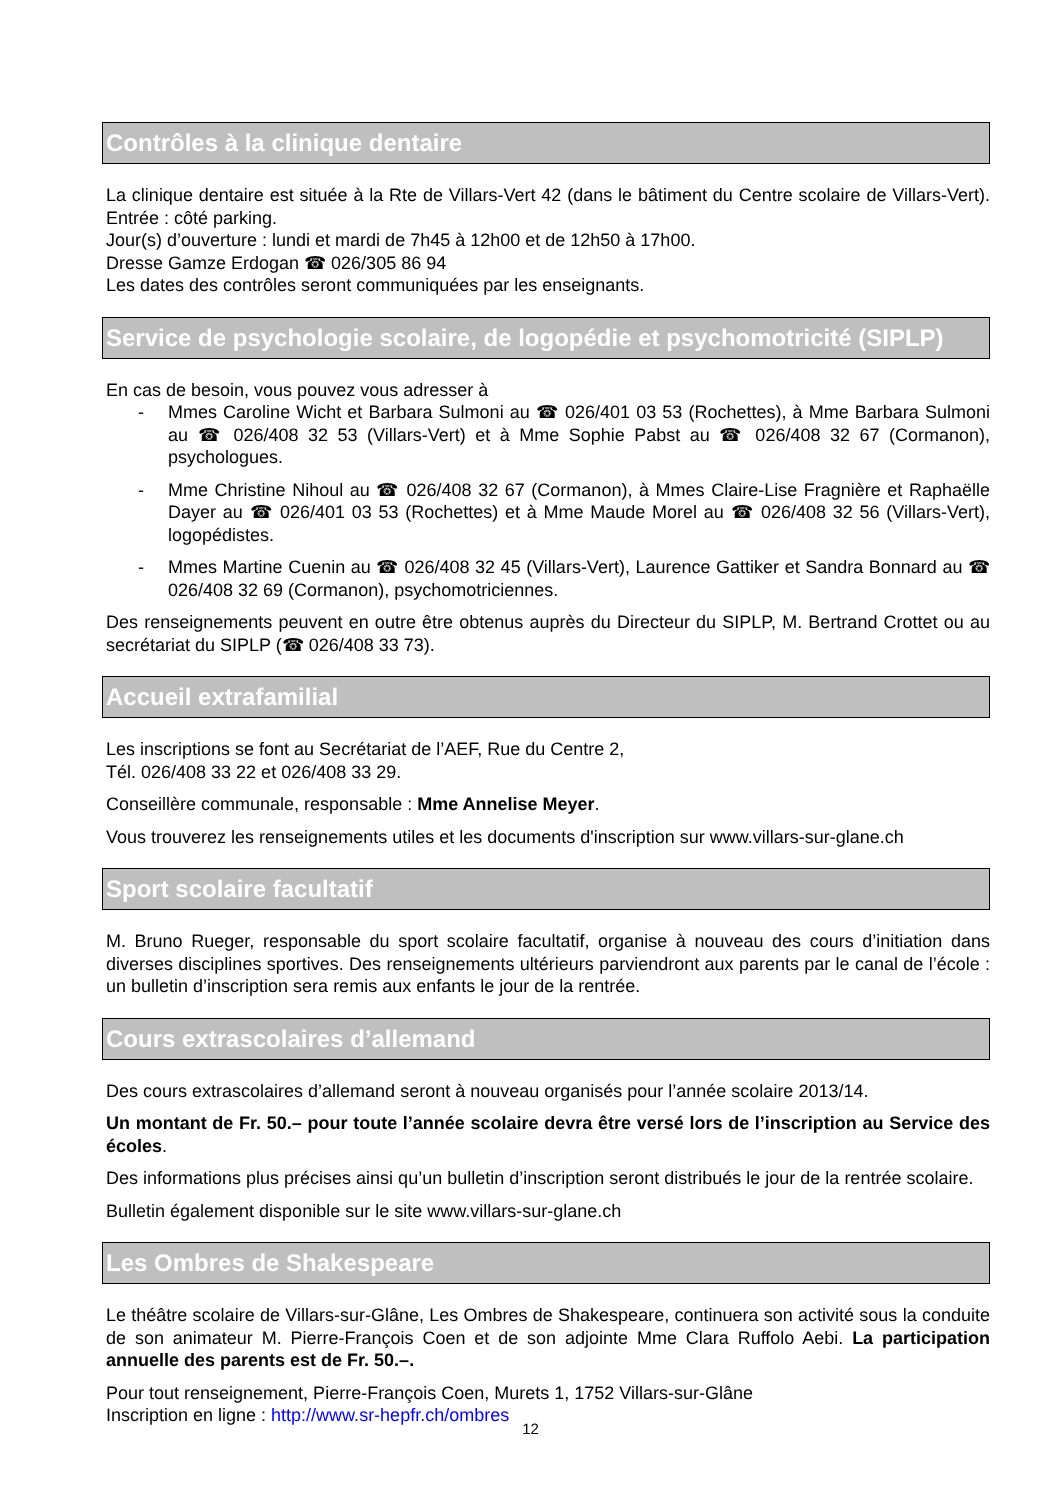Contrôles à la clinique dentaire
La clinique dentaire est située à la Rte de Villars-Vert 42 (dans le bâtiment du Centre scolaire de Villars-Vert). Entrée : côté parking.
Jour(s) d’ouverture : lundi et mardi de 7h45 à 12h00 et de 12h50 à 17h00.
Dresse Gamze Erdogan ☎ 026/305 86 94
Les dates des contrôles seront communiquées par les enseignants.
Service de psychologie scolaire, de logopédie et psychomotricité (SIPLP)
En cas de besoin, vous pouvez vous adresser à
- Mmes Caroline Wicht et Barbara Sulmoni au ☎ 026/401 03 53 (Rochettes), à Mme Barbara Sulmoni au ☎ 026/408 32 53 (Villars-Vert) et à Mme Sophie Pabst au ☎ 026/408 32 67 (Cormanon), psychologues.
- Mme Christine Nihoul au ☎ 026/408 32 67 (Cormanon), à Mmes Claire-Lise Fragnière et Raphaëlle Dayer au ☎ 026/401 03 53 (Rochettes) et à Mme Maude Morel au ☎ 026/408 32 56 (Villars-Vert), logopédistes.
- Mmes Martine Cuenin au ☎ 026/408 32 45 (Villars-Vert), Laurence Gattiker et Sandra Bonnard au ☎ 026/408 32 69 (Cormanon), psychomotriciennes.
Des renseignements peuvent en outre être obtenus auprès du Directeur du SIPLP, M. Bertrand Crottet ou au secrétariat du SIPLP (☎ 026/408 33 73).
Accueil extrafamilial
Les inscriptions se font au Secrétariat de l’AEF, Rue du Centre 2,
Tél. 026/408 33 22 et 026/408 33 29.
Conseillère communale, responsable : Mme Annelise Meyer.
Vous trouverez les renseignements utiles et les documents d'inscription sur www.villars-sur-glane.ch
Sport scolaire facultatif
M. Bruno Rueger, responsable du sport scolaire facultatif, organise à nouveau des cours d’initiation dans diverses disciplines sportives. Des renseignements ultérieurs parviendront aux parents par le canal de l’école : un bulletin d’inscription sera remis aux enfants le jour de la rentrée.
Cours extrascolaires d’allemand
Des cours extrascolaires d’allemand seront à nouveau organisés pour l’année scolaire 2013/14.
Un montant de Fr. 50.– pour toute l’année scolaire devra être versé lors de l’inscription au Service des écoles.
Des informations plus précises ainsi qu’un bulletin d’inscription seront distribués le jour de la rentrée scolaire.
Bulletin également disponible sur le site www.villars-sur-glane.ch
Les Ombres de Shakespeare
Le théâtre scolaire de Villars-sur-Glâne, Les Ombres de Shakespeare, continuera son activité sous la conduite de son animateur M. Pierre-François Coen et de son adjointe Mme Clara Ruffolo Aebi. La participation annuelle des parents est de Fr. 50.–.
Pour tout renseignement, Pierre-François Coen, Murets 1, 1752 Villars-sur-Glâne
Inscription en ligne : http://www.sr-hepfr.ch/ombres
12